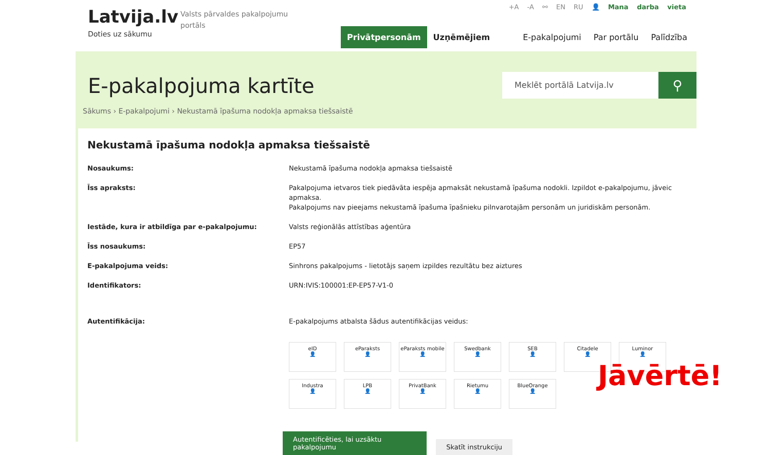Latvija.lv
Doties uz sākumu
Valsts pārvaldes pakalpojumu portāls
+A -A ⚯ EN RU 👤 Mana darba vieta
Privātpersonām Uzņēmējiem E-pakalpojumi Par portālu Palīdzība
E-pakalpojuma kartīte
Meklēt portālā Latvija.lv
⚲
Sākums › E-pakalpojumi › Nekustamā īpašuma nodokļa apmaksa tiešsaistē
Nekustamā īpašuma nodokļa apmaksa tiešsaistē
| Nosaukums: | Nekustamā īpašuma nodokļa apmaksa tiešsaistē |
| Īss apraksts: | Pakalpojuma ietvaros tiek piedāvāta iespēja apmaksāt nekustamā īpašuma nodokli. Izpildot e-pakalpojumu, jāveic apmaksa. Pakalpojums nav pieejams nekustamā īpašuma īpašnieku pilnvarotajām personām un juridiskām personām. |
| Iestāde, kura ir atbildīga par e-pakalpojumu: | Valsts reģionālās attīstības aģentūra |
| Īss nosaukums: | EP57 |
| E-pakalpojuma veids: | Sinhrons pakalpojums - lietotājs saņem izpildes rezultātu bez aiztures |
| Identifikators: | URN:IVIS:100001:EP-EP57-V1-0 |
| Autentifikācija: | E-pakalpojums atbalsta šādus autentifikācijas veidus: |
eID
👤
eParaksts
👤
eParaksts mobile
👤
Swedbank
👤
SEB
👤
Citadele
👤
Luminor
👤
Industra
👤
LPB
👤
PrivatBank
👤
Rietumu
👤
BlueOrange
👤
Autentificēties, lai uzsāktu pakalpojumu Skatīt instrukciju
Jāvērtē!